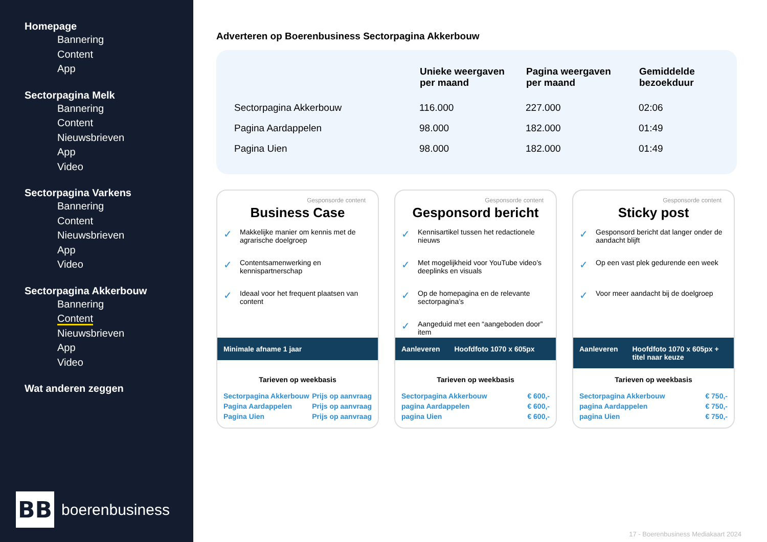Homepage
Bannering
Content
App
Sectorpagina Melk
Bannering
Content
Nieuwsbrieven
App
Video
Sectorpagina Varkens
Bannering
Content
Nieuwsbrieven
App
Video
Sectorpagina Akkerbouw
Bannering
Content
Nieuwsbrieven
App
Video
Wat anderen zeggen
BB boerenbusiness
Adverteren op Boerenbusiness Sectorpagina Akkerbouw
| | Unieke weergaven per maand | Pagina weergaven per maand | Gemiddelde bezoekduur |
| --- | --- | --- | --- |
| Sectorpagina Akkerbouw | 116.000 | 227.000 | 02:06 |
| Pagina Aardappelen | 98.000 | 182.000 | 01:49 |
| Pagina Uien | 98.000 | 182.000 | 01:49 |
Gesponsorde content
Business Case
Makkelijke manier om kennis met de agrarische doelgroep
Contentsamenwerking en kennispartnerschap
Ideaal voor het frequent plaatsen van content
Minimale afname 1 jaar
Tarieven op weekbasis
| Sectorpagina Akkerbouw | Prijs op aanvraag |
| Pagina Aardappelen | Prijs op aanvraag |
| Pagina Uien | Prijs op aanvraag |
Gesponsorde content
Gesponsord bericht
Kennisartikel tussen het redactionele nieuws
Met mogelijkheid voor YouTube video’s deeplinks en visuals
Op de homepagina en de relevante sectorpagina’s
Aangeduid met een “aangeboden door” item
Aanleveren Hoofdfoto 1070 x 605px
Tarieven op weekbasis
| Sectorpagina Akkerbouw | € 600,- |
| pagina Aardappelen | € 600,- |
| pagina Uien | € 600,- |
Gesponsorde content
Sticky post
Gesponsord bericht dat langer onder de aandacht blijft
Op een vast plek gedurende een week
Voor meer aandacht bij de doelgroep
Aanleveren Hoofdfoto 1070 x 605px + titel naar keuze
Tarieven op weekbasis
| Sectorpagina Akkerbouw | € 750,- |
| pagina Aardappelen | € 750,- |
| pagina Uien | € 750,- |
17 - Boerenbusiness Mediakaart 2024